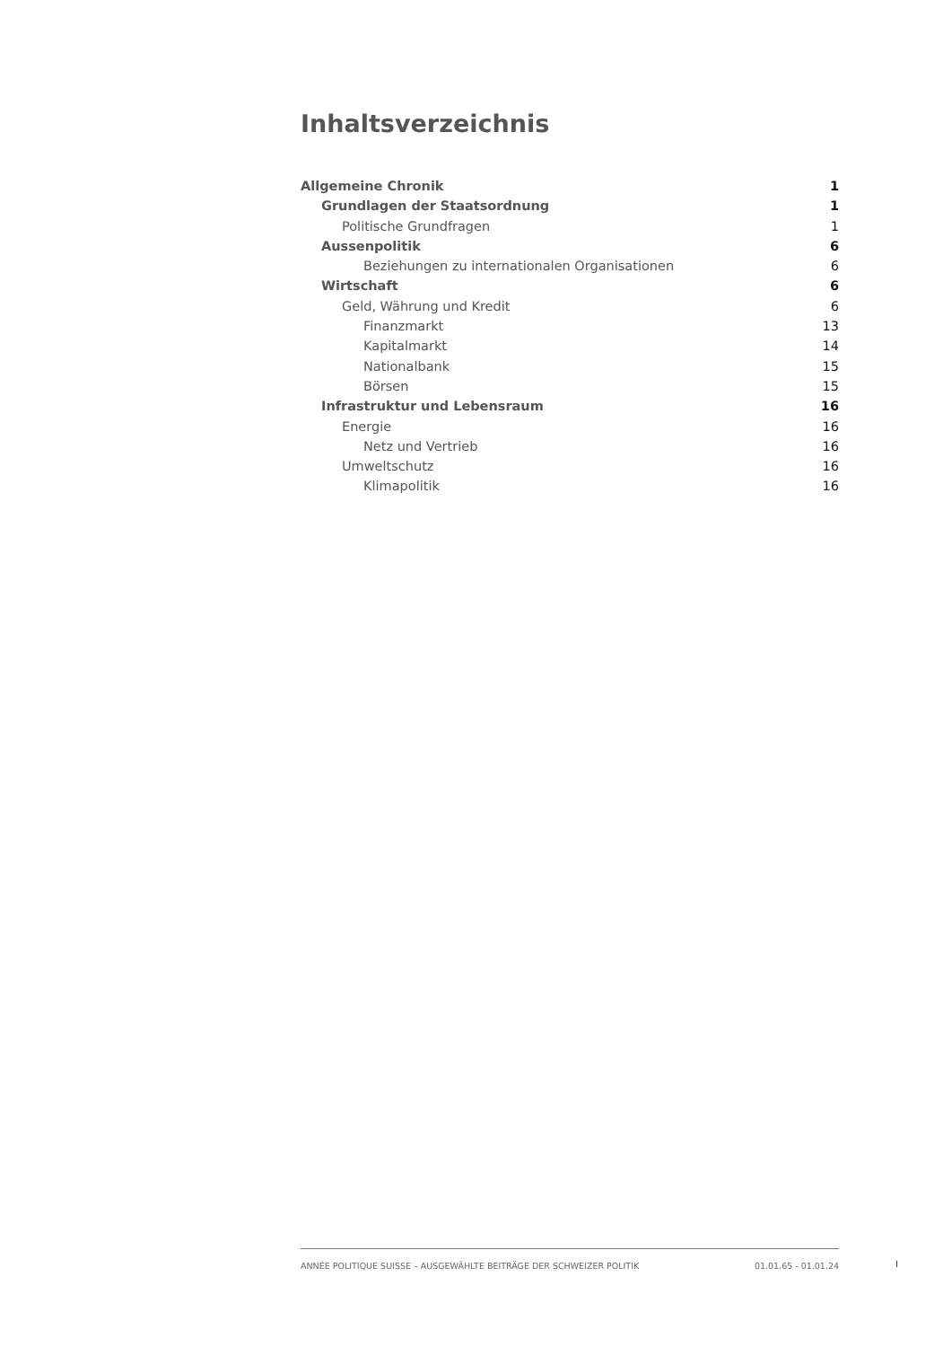Inhaltsverzeichnis
Allgemeine Chronik 1
Grundlagen der Staatsordnung 1
Politische Grundfragen 1
Aussenpolitik 6
Beziehungen zu internationalen Organisationen 6
Wirtschaft 6
Geld, Währung und Kredit 6
Finanzmarkt 13
Kapitalmarkt 14
Nationalbank 15
Börsen 15
Infrastruktur und Lebensraum 16
Energie 16
Netz und Vertrieb 16
Umweltschutz 16
Klimapolitik 16
ANNÉE POLITIQUE SUISSE – AUSGEWÄHLTE BEITRÄGE DER SCHWEIZER POLITIK 01.01.65 - 01.01.24
I